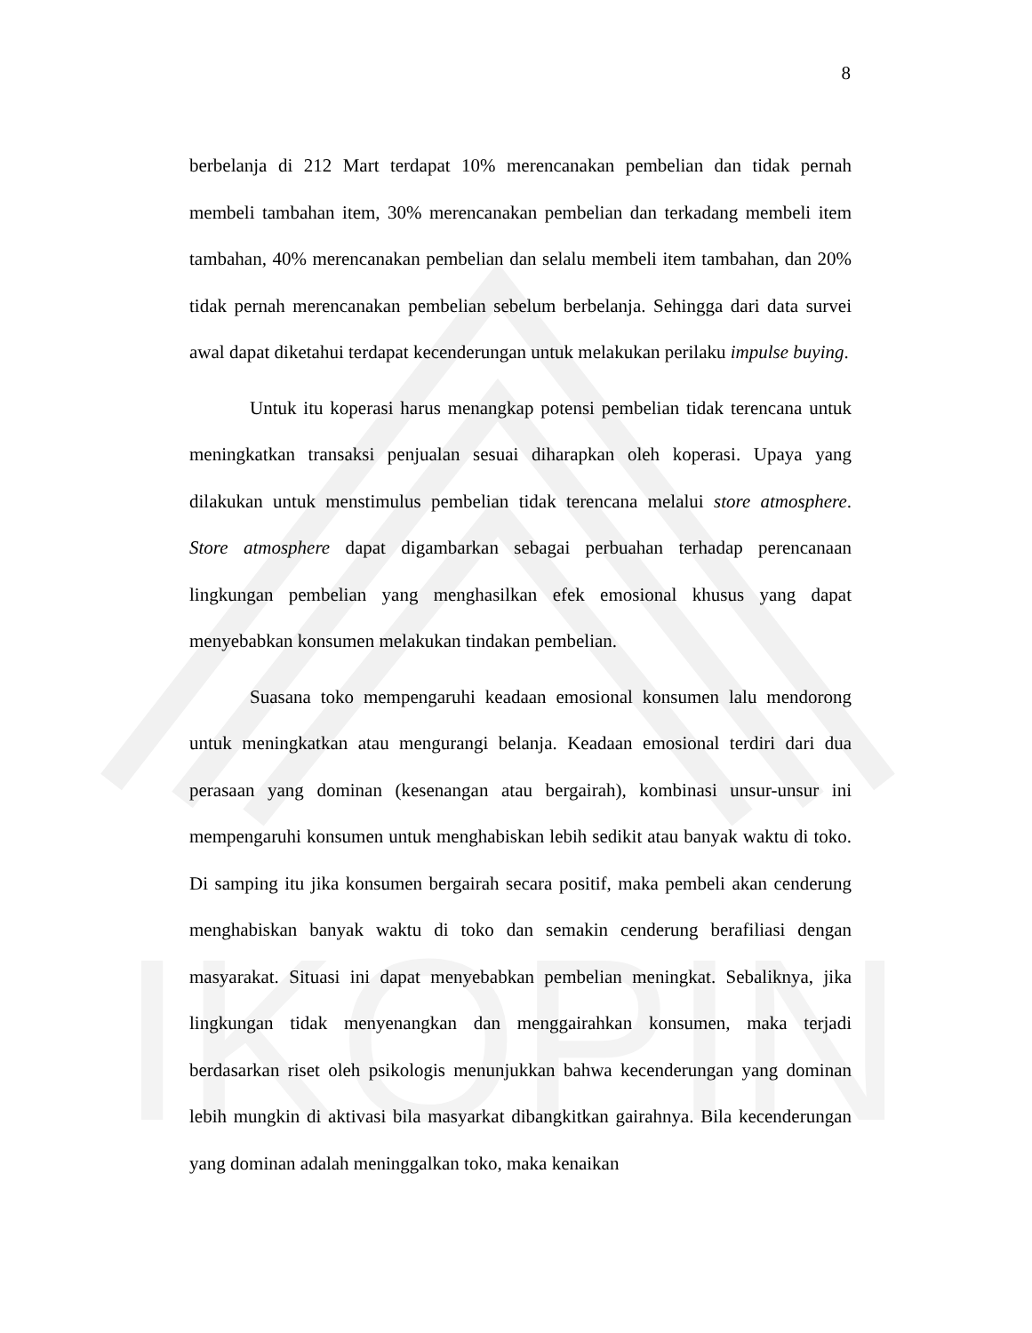IKOPIN
8
berbelanja di 212 Mart terdapat 10% merencanakan pembelian dan tidak pernah membeli tambahan item, 30% merencanakan pembelian dan terkadang membeli item tambahan, 40% merencanakan pembelian dan selalu membeli item tambahan, dan 20% tidak pernah merencanakan pembelian sebelum berbelanja. Sehingga dari data survei awal dapat diketahui terdapat kecenderungan untuk melakukan perilaku impulse buying.
Untuk itu koperasi harus menangkap potensi pembelian tidak terencana untuk meningkatkan transaksi penjualan sesuai diharapkan oleh koperasi. Upaya yang dilakukan untuk menstimulus pembelian tidak terencana melalui store atmosphere. Store atmosphere dapat digambarkan sebagai perbuahan terhadap perencanaan lingkungan pembelian yang menghasilkan efek emosional khusus yang dapat menyebabkan konsumen melakukan tindakan pembelian.
Suasana toko mempengaruhi keadaan emosional konsumen lalu mendorong untuk meningkatkan atau mengurangi belanja. Keadaan emosional terdiri dari dua perasaan yang dominan (kesenangan atau bergairah), kombinasi unsur-unsur ini mempengaruhi konsumen untuk menghabiskan lebih sedikit atau banyak waktu di toko. Di samping itu jika konsumen bergairah secara positif, maka pembeli akan cenderung menghabiskan banyak waktu di toko dan semakin cenderung berafiliasi dengan masyarakat. Situasi ini dapat menyebabkan pembelian meningkat. Sebaliknya, jika lingkungan tidak menyenangkan dan menggairahkan konsumen, maka terjadi berdasarkan riset oleh psikologis menunjukkan bahwa kecenderungan yang dominan lebih mungkin di aktivasi bila masyarkat dibangkitkan gairahnya. Bila kecenderungan yang dominan adalah meninggalkan toko, maka kenaikan